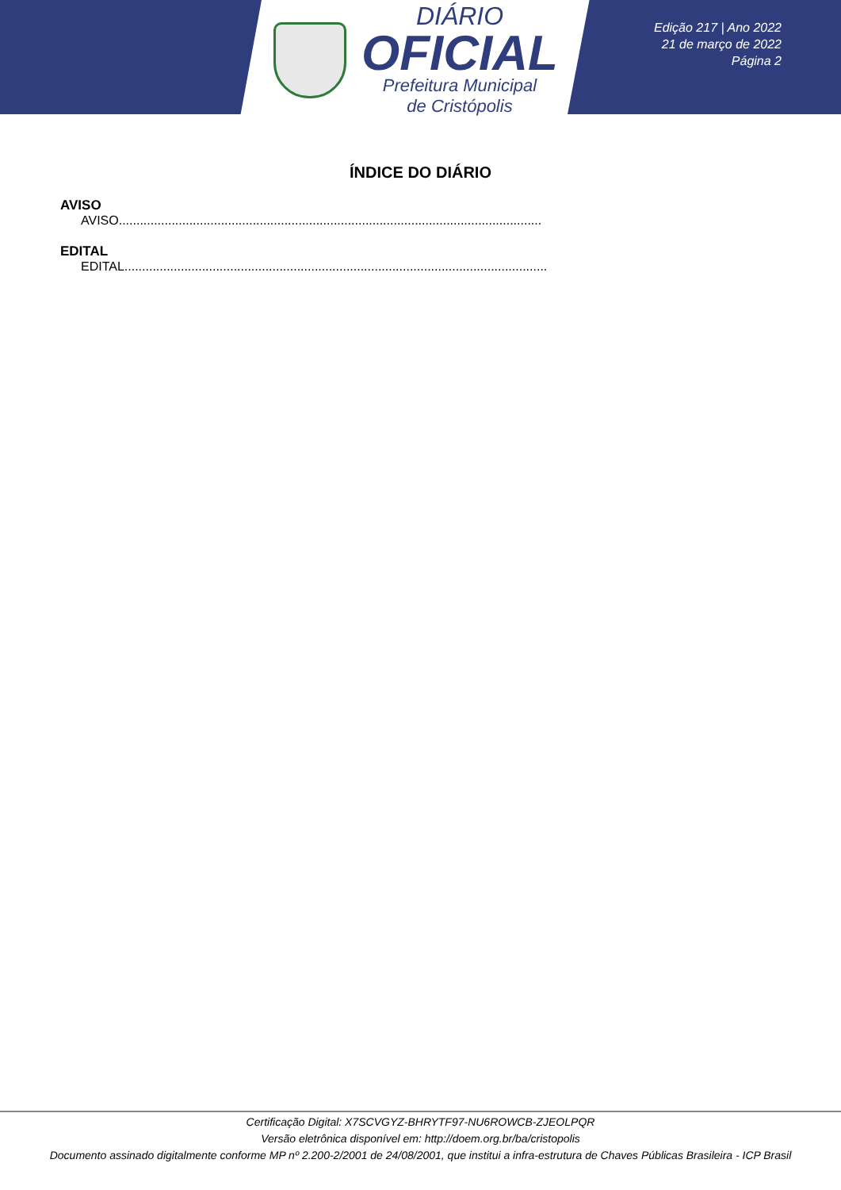DIÁRIO
OFICIAL
Prefeitura Municipal
de Cristópolis
Edição 217 | Ano 2022
21 de março de 2022
Página 2
ÍNDICE DO DIÁRIO
AVISO
AVISO ........................................................................................................................
EDITAL
EDITAL........................................................................................................................
Certificação Digital: X7SCVGYZ-BHRYTF97-NU6ROWCB-ZJEOLPQR
Versão eletrônica disponível em: http://doem.org.br/ba/cristopolis
Documento assinado digitalmente conforme MP nº 2.200-2/2001 de 24/08/2001, que institui a infra-estrutura de Chaves Públicas Brasileira - ICP Brasil